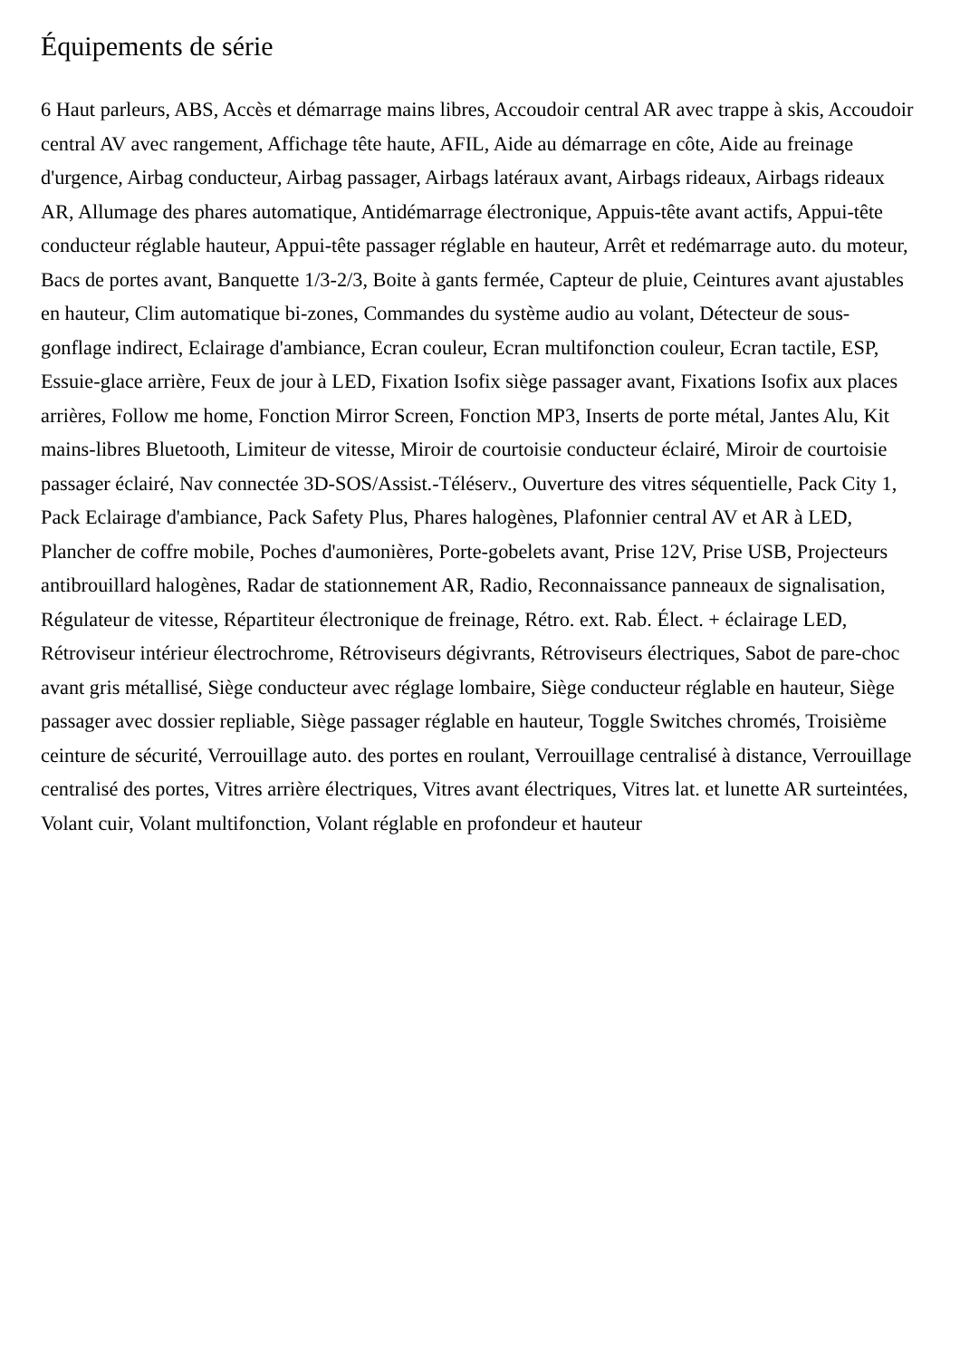Équipements de série
6 Haut parleurs, ABS, Accès et démarrage mains libres, Accoudoir central AR avec trappe à skis, Accoudoir central AV avec rangement, Affichage tête haute, AFIL, Aide au démarrage en côte, Aide au freinage d'urgence, Airbag conducteur, Airbag passager, Airbags latéraux avant, Airbags rideaux, Airbags rideaux AR, Allumage des phares automatique, Antidémarrage électronique, Appuis-tête avant actifs, Appui-tête conducteur réglable hauteur, Appui-tête passager réglable en hauteur, Arrêt et redémarrage auto. du moteur, Bacs de portes avant, Banquette 1/3-2/3, Boite à gants fermée, Capteur de pluie, Ceintures avant ajustables en hauteur, Clim automatique bi-zones, Commandes du système audio au volant, Détecteur de sous-gonflage indirect, Eclairage d'ambiance, Ecran couleur, Ecran multifonction couleur, Ecran tactile, ESP, Essuie-glace arrière, Feux de jour à LED, Fixation Isofix siège passager avant, Fixations Isofix aux places arrières, Follow me home, Fonction Mirror Screen, Fonction MP3, Inserts de porte métal, Jantes Alu, Kit mains-libres Bluetooth, Limiteur de vitesse, Miroir de courtoisie conducteur éclairé, Miroir de courtoisie passager éclairé, Nav connectée 3D-SOS/Assist.-Téléserv., Ouverture des vitres séquentielle, Pack City 1, Pack Eclairage d'ambiance, Pack Safety Plus, Phares halogènes, Plafonnier central AV et AR à LED, Plancher de coffre mobile, Poches d'aumonières, Porte-gobelets avant, Prise 12V, Prise USB, Projecteurs antibrouillard halogènes, Radar de stationnement AR, Radio, Reconnaissance panneaux de signalisation, Régulateur de vitesse, Répartiteur électronique de freinage, Rétro. ext. Rab. Élect. + éclairage LED, Rétroviseur intérieur électrochrome, Rétroviseurs dégivrants, Rétroviseurs électriques, Sabot de pare-choc avant gris métallisé, Siège conducteur avec réglage lombaire, Siège conducteur réglable en hauteur, Siège passager avec dossier repliable, Siège passager réglable en hauteur, Toggle Switches chromés, Troisième ceinture de sécurité, Verrouillage auto. des portes en roulant, Verrouillage centralisé à distance, Verrouillage centralisé des portes, Vitres arrière électriques, Vitres avant électriques, Vitres lat. et lunette AR surteintées, Volant cuir, Volant multifonction, Volant réglable en profondeur et hauteur